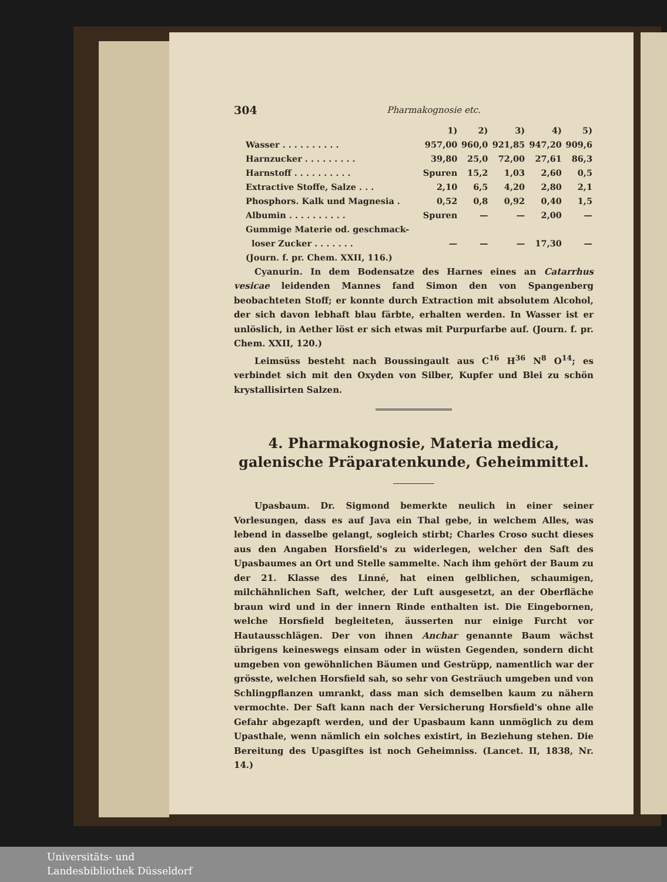304 Pharmakognosie etc.
| | 1) | 2) | 3) | 4) | 5) |
| --- | --- | --- | --- | --- | --- |
| Wasser . . . . . . . . . . | 957,00 | 960,0 | 921,85 | 947,20 | 909,6 |
| Harnzucker . . . . . . . . . | 39,80 | 25,0 | 72,00 | 27,61 | 86,3 |
| Harnstoff . . . . . . . . . . | Spuren | 15,2 | 1,03 | 2,60 | 0,5 |
| Extractive Stoffe, Salze . . . | 2,10 | 6,5 | 4,20 | 2,80 | 2,1 |
| Phosphors. Kalk und Magnesia . | 0,52 | 0,8 | 0,92 | 0,40 | 1,5 |
| Albumin . . . . . . . . . . | Spuren | — | — | 2,00 | — |
| Gummige Materie od. geschmack- loser Zucker . . . . . . . | — | — | — | 17,30 | — |
| (Journ. f. pr. Chem. XXII, 116.) | | | | | |
Cyanurin. In dem Bodensatze des Harnes eines an Catarrhus vesicae leidenden Mannes fand Simon den von Spangenberg beobachteten Stoff; er konnte durch Extraction mit absolutem Alcohol, der sich davon lebhaft blau färbte, erhalten werden. In Wasser ist er unlöslich, in Aether löst er sich etwas mit Purpurfarbe auf. (Journ. f. pr. Chem. XXII, 120.)
Leimsüss besteht nach Boussingault aus C<sup>16</sup> H<sup>36</sup> N<sup>8</sup> O<sup>14</sup>; es verbindet sich mit den Oxyden von Silber, Kupfer und Blei zu schön krystallisirten Salzen.
4. Pharmakognosie, Materia medica, galenische Präparatenkunde, Geheimmittel.
Upasbaum. Dr. Sigmond bemerkte neulich in einer seiner Vorlesungen, dass es auf Java ein Thal gebe, in welchem Alles, was lebend in dasselbe gelangt, sogleich stirbt; Charles Croso sucht dieses aus den Angaben Horsfield's zu widerlegen, welcher den Saft des Upasbaumes an Ort und Stelle sammelte. Nach ihm gehört der Baum zu der 21. Klasse des Linné, hat einen gelblichen, schaumigen, milchähnlichen Saft, welcher, der Luft ausgesetzt, an der Oberfläche braun wird und in der innern Rinde enthalten ist. Die Eingebornen, welche Horsfield begleiteten, äusserten nur einige Furcht vor Hautausschlägen. Der von ihnen Anchar genannte Baum wächst übrigens keineswegs einsam oder in wüsten Gegenden, sondern dicht umgeben von gewöhnlichen Bäumen und Gestrüpp, namentlich war der grösste, welchen Horsfield sah, so sehr von Gesträuch umgeben und von Schlingpflanzen umrankt, dass man sich demselben kaum zu nähern vermochte. Der Saft kann nach der Versicherung Horsfield's ohne alle Gefahr abgezapft werden, und der Upasbaum kann unmöglich zu dem Upasthale, wenn nämlich ein solches existirt, in Beziehung stehen. Die Bereitung des Upasgiftes ist noch Geheimniss. (Lancet. II, 1838, Nr. 14.)
Universitäts- und
Landesbibliothek Düsseldorf